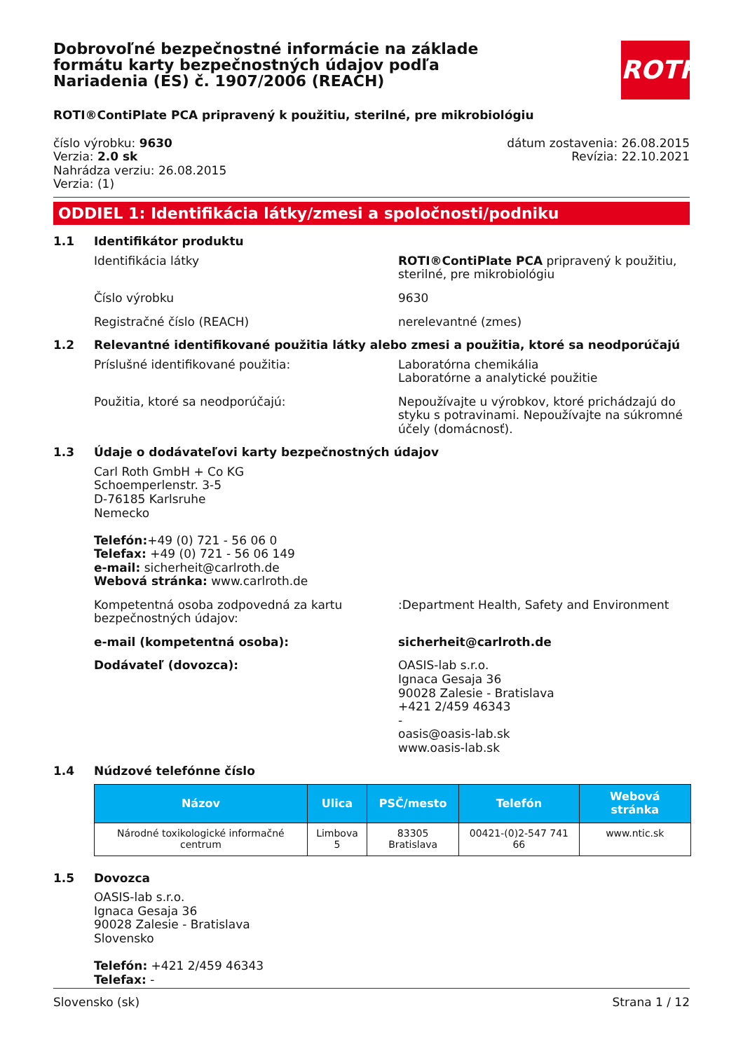Dobrovoľné bezpečnostné informácie na základe formátu karty bezpečnostných údajov podľa Nariadenia (ES) č. 1907/2006 (REACH)
ROTH
ROTI®ContiPlate PCA pripravený k použitiu, sterilné, pre mikrobiológiu
číslo výrobku: 9630
Verzia: 2.0 sk
Nahrádza verziu: 26.08.2015
Verzia: (1)
dátum zostavenia: 26.08.2015
Revízia: 22.10.2021
ODDIEL 1: Identifikácia látky/zmesi a spoločnosti/podniku
1.1 Identifikátor produktu
Identifikácia látky ROTI®ContiPlate PCA pripravený k použitiu, sterilné, pre mikrobiológiu
Číslo výrobku 9630
Registračné číslo (REACH) nerelevantné (zmes)
1.2 Relevantné identifikované použitia látky alebo zmesi a použitia, ktoré sa neodporúčajú
Príslušné identifikované použitia: Laboratórna chemikália
Laboratórne a analytické použitie
Použitia, ktoré sa neodporúčajú: Nepoužívajte u výrobkov, ktoré prichádzajú do styku s potravinami. Nepoužívajte na súkromné účely (domácnosť).
1.3 Údaje o dodávateľovi karty bezpečnostných údajov
Carl Roth GmbH + Co KG
Schoemperlenstr. 3-5
D-76185 Karlsruhe
Nemecko
Telefón:+49 (0) 721 - 56 06 0
Telefax: +49 (0) 721 - 56 06 149
e-mail: sicherheit@carlroth.de
Webová stránka: www.carlroth.de
Kompetentná osoba zodpovedná za kartu bezpečnostných údajov:
:Department Health, Safety and Environment
e-mail (kompetentná osoba): sicherheit@carlroth.de
Dodávateľ (dovozca): OASIS-lab s.r.o.
Ignaca Gesaja 36
90028 Zalesie - Bratislava
+421 2/459 46343
-
oasis@oasis-lab.sk
www.oasis-lab.sk
1.4 Núdzové telefónne číslo
| Názov | Ulica | PSČ/mesto | Telefón | Webová stránka |
| --- | --- | --- | --- | --- |
| Národné toxikologické informačné centrum | Limbova 5 | 83305 Bratislava | 00421-(0)2-547 741 66 | www.ntic.sk |
1.5 Dovozca
OASIS-lab s.r.o.
Ignaca Gesaja 36
90028 Zalesie - Bratislava
Slovensko
Telefón: +421 2/459 46343
Telefax: -
Slovensko (sk) Strana 1 / 12